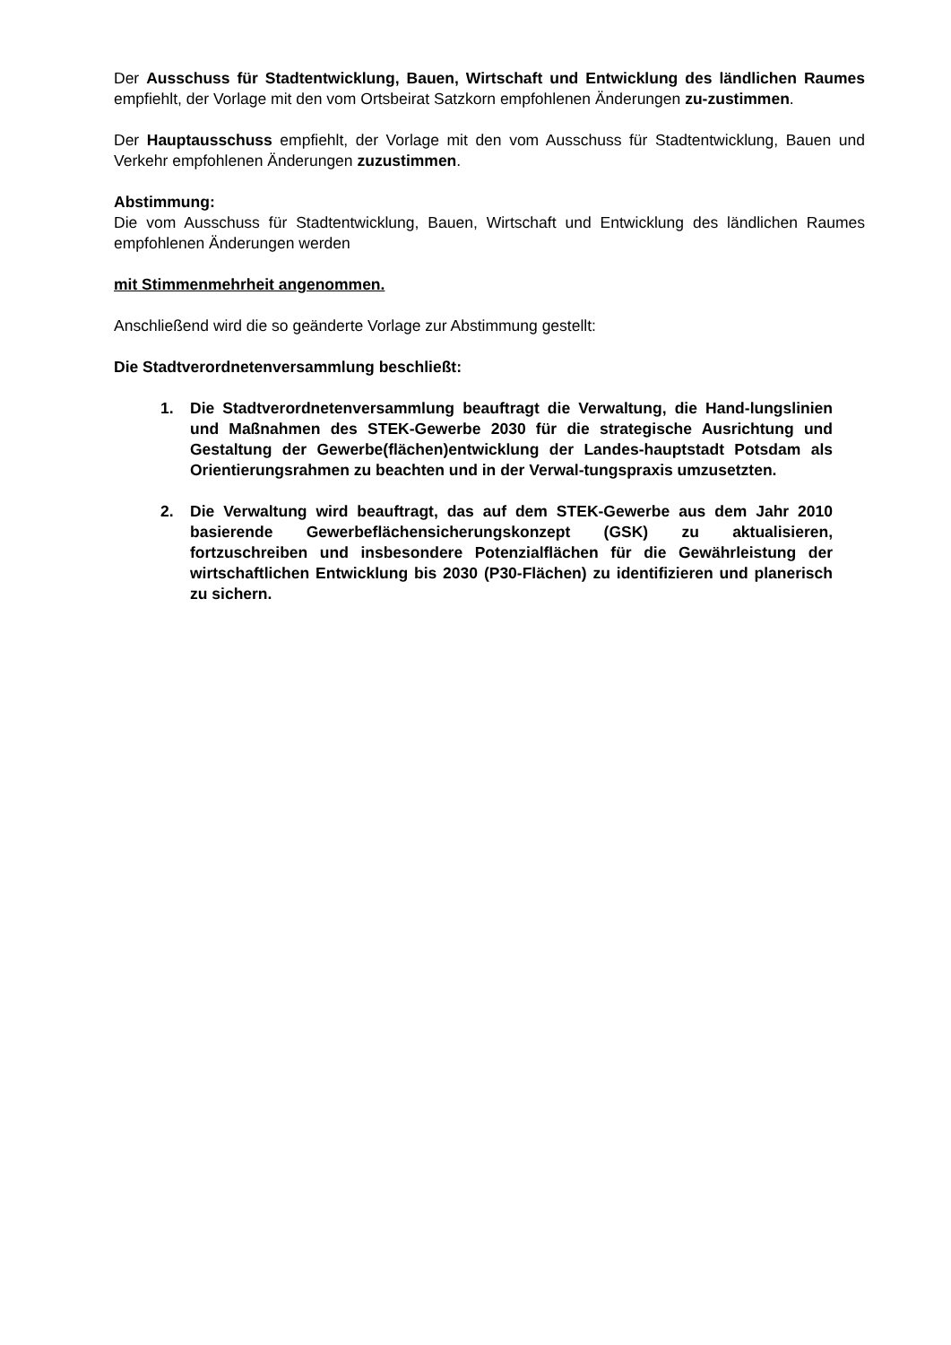Der Ausschuss für Stadtentwicklung, Bauen, Wirtschaft und Entwicklung des ländlichen Raumes empfiehlt, der Vorlage mit den vom Ortsbeirat Satzkorn empfohlenen Änderungen zu-zustimmen.
Der Hauptausschuss empfiehlt, der Vorlage mit den vom Ausschuss für Stadtentwicklung, Bauen und Verkehr empfohlenen Änderungen zuzustimmen.
Abstimmung:
Die vom Ausschuss für Stadtentwicklung, Bauen, Wirtschaft und Entwicklung des ländlichen Raumes empfohlenen Änderungen werden
mit Stimmenmehrheit angenommen.
Anschließend wird die so geänderte Vorlage zur Abstimmung gestellt:
Die Stadtverordnetenversammlung beschließt:
1. Die Stadtverordnetenversammlung beauftragt die Verwaltung, die Hand-lungslinien und Maßnahmen des STEK-Gewerbe 2030 für die strategische Ausrichtung und Gestaltung der Gewerbe(flächen)entwicklung der Landes-hauptstadt Potsdam als Orientierungsrahmen zu beachten und in der Verwal-tungspraxis umzusetzten.
2. Die Verwaltung wird beauftragt, das auf dem STEK-Gewerbe aus dem Jahr 2010 basierende Gewerbeflächensicherungskonzept (GSK) zu aktualisieren, fortzuschreiben und insbesondere Potenzialflächen für die Gewährleistung der wirtschaftlichen Entwicklung bis 2030 (P30-Flächen) zu identifizieren und planerisch zu sichern.